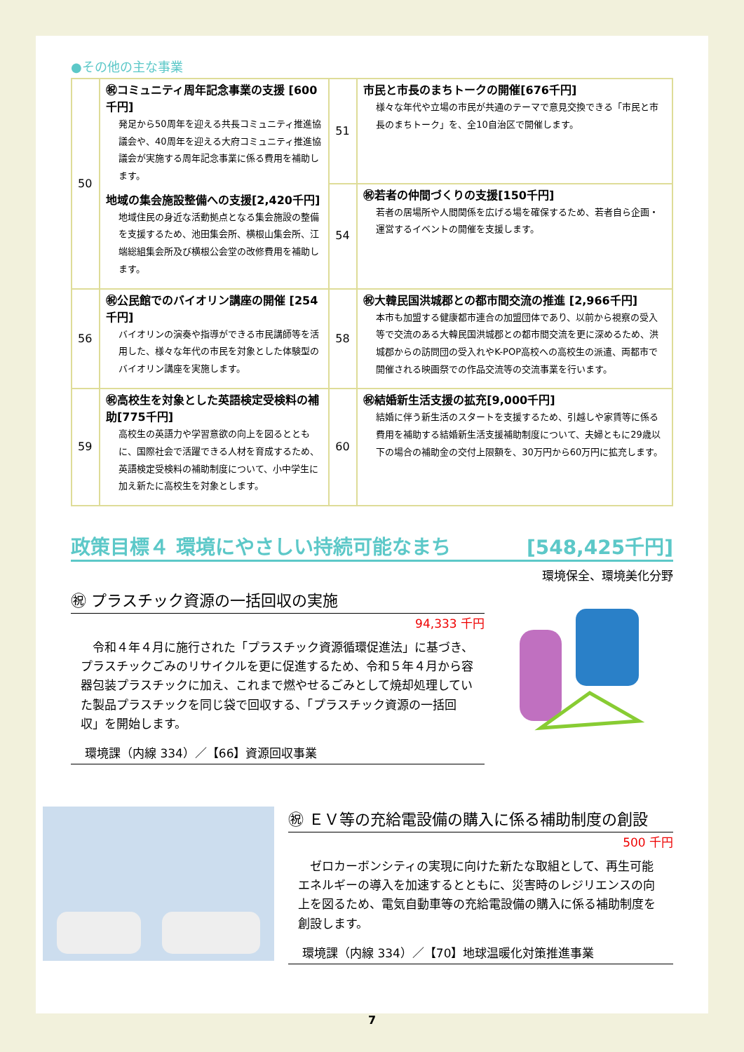●その他の主な事業
| 50 | ㊗コミュニティ周年記念事業の支援 [600千円] 発足から50周年を迎える共長コミュニティ推進協議会や、40周年を迎える大府コミュニティ推進協議会が実施する周年記念事業に係る費用を補助します。 地域の集会施設整備への支援[2,420千円] 地域住民の身近な活動拠点となる集会施設の整備を支援するため、池田集会所、横根山集会所、江端総組集会所及び横根公会堂の改修費用を補助します。 | 51 | 市民と市長のまちトークの開催[676千円] 様々な年代や立場の市民が共通のテーマで意見交換できる「市民と市長のまちトーク」を、全10自治区で開催します。 |
| | | 54 | ㊗若者の仲間づくりの支援[150千円] 若者の居場所や人間関係を広げる場を確保するため、若者自ら企画・運営するイベントの開催を支援します。 |
| 56 | ㊗公民館でのバイオリン講座の開催 [254千円] バイオリンの演奏や指導ができる市民講師等を活用した、様々な年代の市民を対象とした体験型のバイオリン講座を実施します。 | 58 | ㊗大韓民国洪城郡との都市間交流の推進 [2,966千円] 本市も加盟する健康都市連合の加盟団体であり、以前から視察の受入等で交流のある大韓民国洪城郡との都市間交流を更に深めるため、洪城郡からの訪問団の受入れやK-POP高校への高校生の派遣、両都市で開催される映画祭での作品交流等の交流事業を行います。 |
| 59 | ㊗高校生を対象とした英語検定受検料の補助[775千円] 高校生の英語力や学習意欲の向上を図るとともに、国際社会で活躍できる人材を育成するため、英語検定受検料の補助制度について、小中学生に加え新たに高校生を対象とします。 | 60 | ㊗結婚新生活支援の拡充[9,000千円] 結婚に伴う新生活のスタートを支援するため、引越しや家賃等に係る費用を補助する結婚新生活支援補助制度について、夫婦ともに29歳以下の場合の補助金の交付上限額を、30万円から60万円に拡充します。 |
政策目標４ 環境にやさしい持続可能なまち [548,425千円]
環境保全、環境美化分野
㊗ プラスチック資源の一括回収の実施
94,333 千円
　令和４年４月に施行された「プラスチック資源循環促進法」に基づき、プラスチックごみのリサイクルを更に促進するため、令和５年４月から容器包装プラスチックに加え、これまで燃やせるごみとして焼却処理していた製品プラスチックを同じ袋で回収する、「プラスチック資源の一括回収」を開始します。
環境課（内線 334）／【66】資源回収事業
㊗ ＥＶ等の充給電設備の購入に係る補助制度の創設
500 千円
　ゼロカーボンシティの実現に向けた新たな取組として、再生可能エネルギーの導入を加速するとともに、災害時のレジリエンスの向上を図るため、電気自動車等の充給電設備の購入に係る補助制度を創設します。
環境課（内線 334）／【70】地球温暖化対策推進事業
7